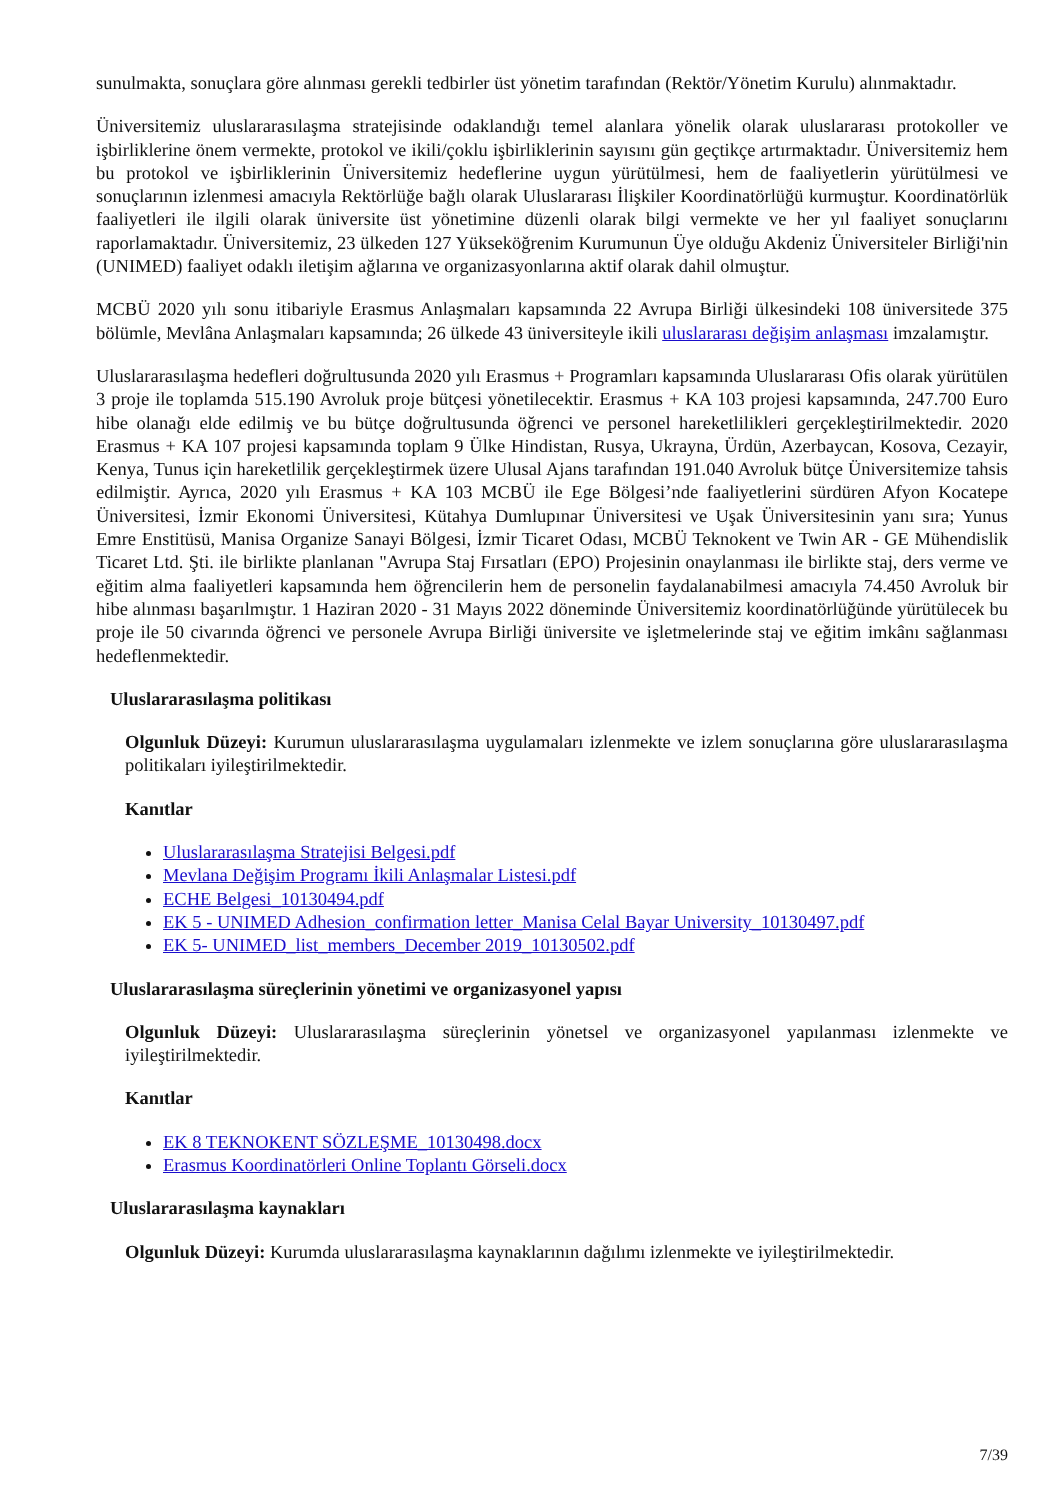sunulmakta, sonuçlara göre alınması gerekli tedbirler üst yönetim tarafından (Rektör/Yönetim Kurulu) alınmaktadır.
Üniversitemiz uluslararasılaşma stratejisinde odaklandığı temel alanlara yönelik olarak uluslararası protokoller ve işbirliklerine önem vermekte, protokol ve ikili/çoklu işbirliklerinin sayısını gün geçtikçe artırmaktadır. Üniversitemiz hem bu protokol ve işbirliklerinin Üniversitemiz hedeflerine uygun yürütülmesi, hem de faaliyetlerin yürütülmesi ve sonuçlarının izlenmesi amacıyla Rektörlüğe bağlı olarak Uluslararası İlişkiler Koordinatörlüğü kurmuştur. Koordinatörlük faaliyetleri ile ilgili olarak üniversite üst yönetimine düzenli olarak bilgi vermekte ve her yıl faaliyet sonuçlarını raporlamaktadır. Üniversitemiz, 23 ülkeden 127 Yükseköğrenim Kurumunun Üye olduğu Akdeniz Üniversiteler Birliği'nin (UNIMED) faaliyet odaklı iletişim ağlarına ve organizasyonlarına aktif olarak dahil olmuştur.
MCBÜ 2020 yılı sonu itibariyle Erasmus Anlaşmaları kapsamında 22 Avrupa Birliği ülkesindeki 108 üniversitede 375 bölümle, Mevlâna Anlaşmaları kapsamında; 26 ülkede 43 üniversiteyle ikili uluslararası değişim anlaşması imzalamıştır.
Uluslararasılaşma hedefleri doğrultusunda 2020 yılı Erasmus + Programları kapsamında Uluslararası Ofis olarak yürütülen 3 proje ile toplamda 515.190 Avroluk proje bütçesi yönetilecektir. Erasmus + KA 103 projesi kapsamında, 247.700 Euro hibe olanağı elde edilmiş ve bu bütçe doğrultusunda öğrenci ve personel hareketlilikleri gerçekleştirilmektedir. 2020 Erasmus + KA 107 projesi kapsamında toplam 9 Ülke Hindistan, Rusya, Ukrayna, Ürdün, Azerbaycan, Kosova, Cezayir, Kenya, Tunus için hareketlilik gerçekleştirmek üzere Ulusal Ajans tarafından 191.040 Avroluk bütçe Üniversitemize tahsis edilmiştir. Ayrıca, 2020 yılı Erasmus + KA 103 MCBÜ ile Ege Bölgesi’nde faaliyetlerini sürdüren Afyon Kocatepe Üniversitesi, İzmir Ekonomi Üniversitesi, Kütahya Dumlupınar Üniversitesi ve Uşak Üniversitesinin yanı sıra; Yunus Emre Enstitüsü, Manisa Organize Sanayi Bölgesi, İzmir Ticaret Odası, MCBÜ Teknokent ve Twin AR - GE Mühendislik Ticaret Ltd. Şti. ile birlikte planlanan "Avrupa Staj Fırsatları (EPO) Projesinin onaylanması ile birlikte staj, ders verme ve eğitim alma faaliyetleri kapsamında hem öğrencilerin hem de personelin faydalanabilmesi amacıyla 74.450 Avroluk bir hibe alınması başarılmıştır. 1 Haziran 2020 - 31 Mayıs 2022 döneminde Üniversitemiz koordinatörlüğünde yürütülecek bu proje ile 50 civarında öğrenci ve personele Avrupa Birliği üniversite ve işletmelerinde staj ve eğitim imkânı sağlanması hedeflenmektedir.
Uluslararasılaşma politikası
Olgunluk Düzeyi: Kurumun uluslararasılaşma uygulamaları izlenmekte ve izlem sonuçlarına göre uluslararasılaşma politikaları iyileştirilmektedir.
Kanıtlar
Uluslararasılaşma Stratejisi Belgesi.pdf
Mevlana Değişim Programı İkili Anlaşmalar Listesi.pdf
ECHE Belgesi_10130494.pdf
EK 5 - UNIMED Adhesion_confirmation letter_Manisa Celal Bayar University_10130497.pdf
EK 5- UNIMED_list_members_December 2019_10130502.pdf
Uluslararasılaşma süreçlerinin yönetimi ve organizasyonel yapısı
Olgunluk Düzeyi: Uluslararasılaşma süreçlerinin yönetsel ve organizasyonel yapılanması izlenmekte ve iyileştirilmektedir.
Kanıtlar
EK 8 TEKNOKENT SÖZLEŞME_10130498.docx
Erasmus Koordinatörleri Online Toplantı Görseli.docx
Uluslararasılaşma kaynakları
Olgunluk Düzeyi: Kurumda uluslararasılaşma kaynaklarının dağılımı izlenmekte ve iyileştirilmektedir.
7/39